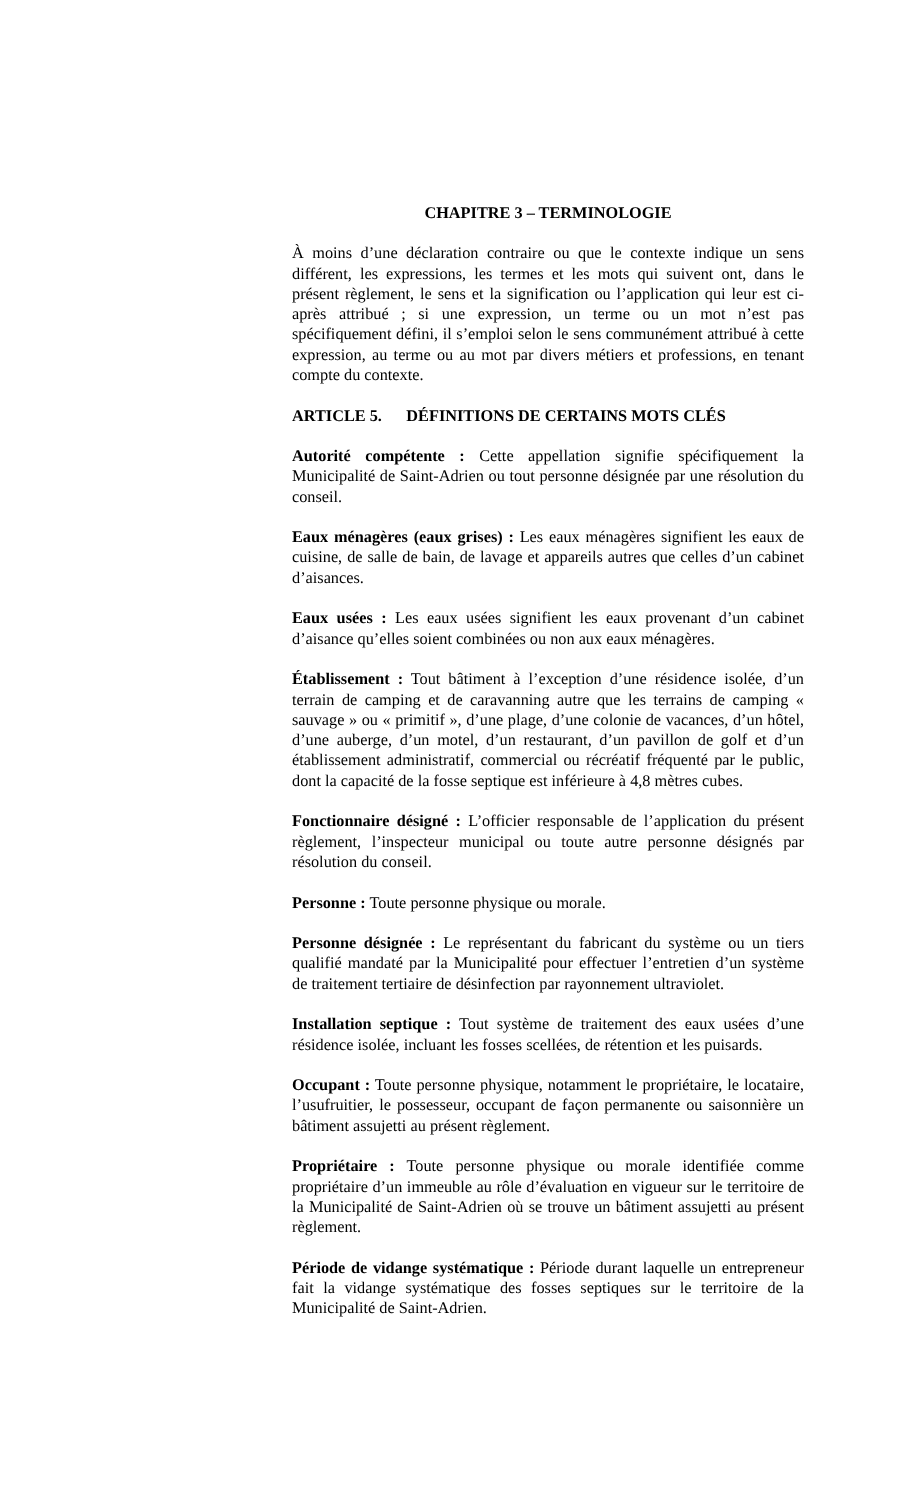CHAPITRE 3 – TERMINOLOGIE
À moins d’une déclaration contraire ou que le contexte indique un sens différent, les expressions, les termes et les mots qui suivent ont, dans le présent règlement, le sens et la signification ou l’application qui leur est ci-après attribué ; si une expression, un terme ou un mot n’est pas spécifiquement défini, il s’emploi selon le sens communément attribué à cette expression, au terme ou au mot par divers métiers et professions, en tenant compte du contexte.
ARTICLE 5. DÉFINITIONS DE CERTAINS MOTS CLÉS
Autorité compétente : Cette appellation signifie spécifiquement la Municipalité de Saint-Adrien ou tout personne désignée par une résolution du conseil.
Eaux ménagères (eaux grises) : Les eaux ménagères signifient les eaux de cuisine, de salle de bain, de lavage et appareils autres que celles d’un cabinet d’aisances.
Eaux usées : Les eaux usées signifient les eaux provenant d’un cabinet d’aisance qu’elles soient combinées ou non aux eaux ménagères.
Établissement : Tout bâtiment à l’exception d’une résidence isolée, d’un terrain de camping et de caravanning autre que les terrains de camping « sauvage » ou « primitif », d’une plage, d’une colonie de vacances, d’un hôtel, d’une auberge, d’un motel, d’un restaurant, d’un pavillon de golf et d’un établissement administratif, commercial ou récréatif fréquenté par le public, dont la capacité de la fosse septique est inférieure à 4,8 mètres cubes.
Fonctionnaire désigné : L’officier responsable de l’application du présent règlement, l’inspecteur municipal ou toute autre personne désignés par résolution du conseil.
Personne : Toute personne physique ou morale.
Personne désignée : Le représentant du fabricant du système ou un tiers qualifié mandaté par la Municipalité pour effectuer l’entretien d’un système de traitement tertiaire de désinfection par rayonnement ultraviolet.
Installation septique : Tout système de traitement des eaux usées d’une résidence isolée, incluant les fosses scellées, de rétention et les puisards.
Occupant : Toute personne physique, notamment le propriétaire, le locataire, l’usufruitier, le possesseur, occupant de façon permanente ou saisonnière un bâtiment assujetti au présent règlement.
Propriétaire : Toute personne physique ou morale identifiée comme propriétaire d’un immeuble au rôle d’évaluation en vigueur sur le territoire de la Municipalité de Saint-Adrien où se trouve un bâtiment assujetti au présent règlement.
Période de vidange systématique : Période durant laquelle un entrepreneur fait la vidange systématique des fosses septiques sur le territoire de la Municipalité de Saint-Adrien.